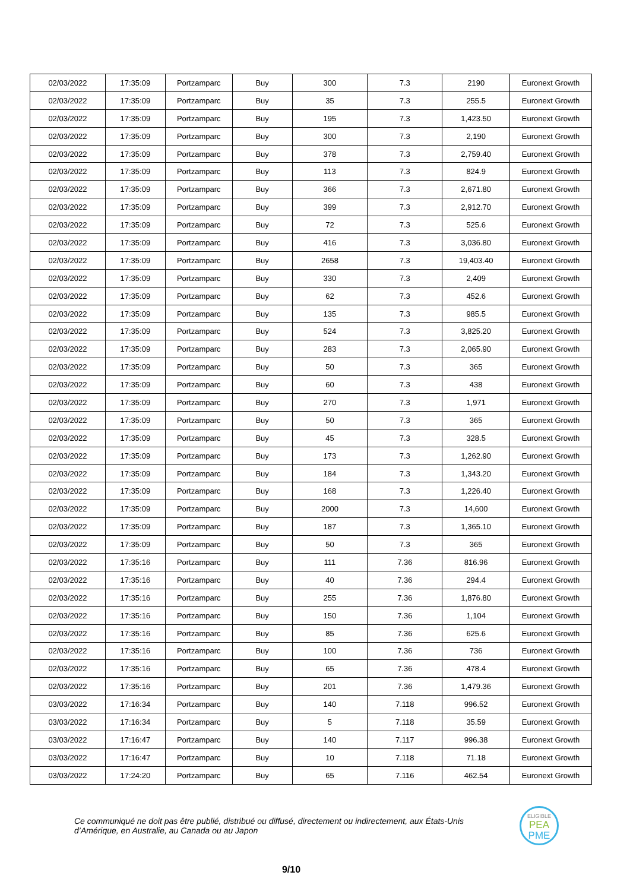| 02/03/2022 | 17:35:09 | Portzamparc | Buy | 300 | 7.3 | 2190 | Euronext Growth |
| 02/03/2022 | 17:35:09 | Portzamparc | Buy | 35 | 7.3 | 255.5 | Euronext Growth |
| 02/03/2022 | 17:35:09 | Portzamparc | Buy | 195 | 7.3 | 1,423.50 | Euronext Growth |
| 02/03/2022 | 17:35:09 | Portzamparc | Buy | 300 | 7.3 | 2,190 | Euronext Growth |
| 02/03/2022 | 17:35:09 | Portzamparc | Buy | 378 | 7.3 | 2,759.40 | Euronext Growth |
| 02/03/2022 | 17:35:09 | Portzamparc | Buy | 113 | 7.3 | 824.9 | Euronext Growth |
| 02/03/2022 | 17:35:09 | Portzamparc | Buy | 366 | 7.3 | 2,671.80 | Euronext Growth |
| 02/03/2022 | 17:35:09 | Portzamparc | Buy | 399 | 7.3 | 2,912.70 | Euronext Growth |
| 02/03/2022 | 17:35:09 | Portzamparc | Buy | 72 | 7.3 | 525.6 | Euronext Growth |
| 02/03/2022 | 17:35:09 | Portzamparc | Buy | 416 | 7.3 | 3,036.80 | Euronext Growth |
| 02/03/2022 | 17:35:09 | Portzamparc | Buy | 2658 | 7.3 | 19,403.40 | Euronext Growth |
| 02/03/2022 | 17:35:09 | Portzamparc | Buy | 330 | 7.3 | 2,409 | Euronext Growth |
| 02/03/2022 | 17:35:09 | Portzamparc | Buy | 62 | 7.3 | 452.6 | Euronext Growth |
| 02/03/2022 | 17:35:09 | Portzamparc | Buy | 135 | 7.3 | 985.5 | Euronext Growth |
| 02/03/2022 | 17:35:09 | Portzamparc | Buy | 524 | 7.3 | 3,825.20 | Euronext Growth |
| 02/03/2022 | 17:35:09 | Portzamparc | Buy | 283 | 7.3 | 2,065.90 | Euronext Growth |
| 02/03/2022 | 17:35:09 | Portzamparc | Buy | 50 | 7.3 | 365 | Euronext Growth |
| 02/03/2022 | 17:35:09 | Portzamparc | Buy | 60 | 7.3 | 438 | Euronext Growth |
| 02/03/2022 | 17:35:09 | Portzamparc | Buy | 270 | 7.3 | 1,971 | Euronext Growth |
| 02/03/2022 | 17:35:09 | Portzamparc | Buy | 50 | 7.3 | 365 | Euronext Growth |
| 02/03/2022 | 17:35:09 | Portzamparc | Buy | 45 | 7.3 | 328.5 | Euronext Growth |
| 02/03/2022 | 17:35:09 | Portzamparc | Buy | 173 | 7.3 | 1,262.90 | Euronext Growth |
| 02/03/2022 | 17:35:09 | Portzamparc | Buy | 184 | 7.3 | 1,343.20 | Euronext Growth |
| 02/03/2022 | 17:35:09 | Portzamparc | Buy | 168 | 7.3 | 1,226.40 | Euronext Growth |
| 02/03/2022 | 17:35:09 | Portzamparc | Buy | 2000 | 7.3 | 14,600 | Euronext Growth |
| 02/03/2022 | 17:35:09 | Portzamparc | Buy | 187 | 7.3 | 1,365.10 | Euronext Growth |
| 02/03/2022 | 17:35:09 | Portzamparc | Buy | 50 | 7.3 | 365 | Euronext Growth |
| 02/03/2022 | 17:35:16 | Portzamparc | Buy | 111 | 7.36 | 816.96 | Euronext Growth |
| 02/03/2022 | 17:35:16 | Portzamparc | Buy | 40 | 7.36 | 294.4 | Euronext Growth |
| 02/03/2022 | 17:35:16 | Portzamparc | Buy | 255 | 7.36 | 1,876.80 | Euronext Growth |
| 02/03/2022 | 17:35:16 | Portzamparc | Buy | 150 | 7.36 | 1,104 | Euronext Growth |
| 02/03/2022 | 17:35:16 | Portzamparc | Buy | 85 | 7.36 | 625.6 | Euronext Growth |
| 02/03/2022 | 17:35:16 | Portzamparc | Buy | 100 | 7.36 | 736 | Euronext Growth |
| 02/03/2022 | 17:35:16 | Portzamparc | Buy | 65 | 7.36 | 478.4 | Euronext Growth |
| 02/03/2022 | 17:35:16 | Portzamparc | Buy | 201 | 7.36 | 1,479.36 | Euronext Growth |
| 03/03/2022 | 17:16:34 | Portzamparc | Buy | 140 | 7.118 | 996.52 | Euronext Growth |
| 03/03/2022 | 17:16:34 | Portzamparc | Buy | 5 | 7.118 | 35.59 | Euronext Growth |
| 03/03/2022 | 17:16:47 | Portzamparc | Buy | 140 | 7.117 | 996.38 | Euronext Growth |
| 03/03/2022 | 17:16:47 | Portzamparc | Buy | 10 | 7.118 | 71.18 | Euronext Growth |
| 03/03/2022 | 17:24:20 | Portzamparc | Buy | 65 | 7.116 | 462.54 | Euronext Growth |
Ce communiqué ne doit pas être publié, distribué ou diffusé, directement ou indirectement, aux États-Unis d’Amérique, en Australie, au Canada ou au Japon
ELIGIBLE
PEA
PME
9/10